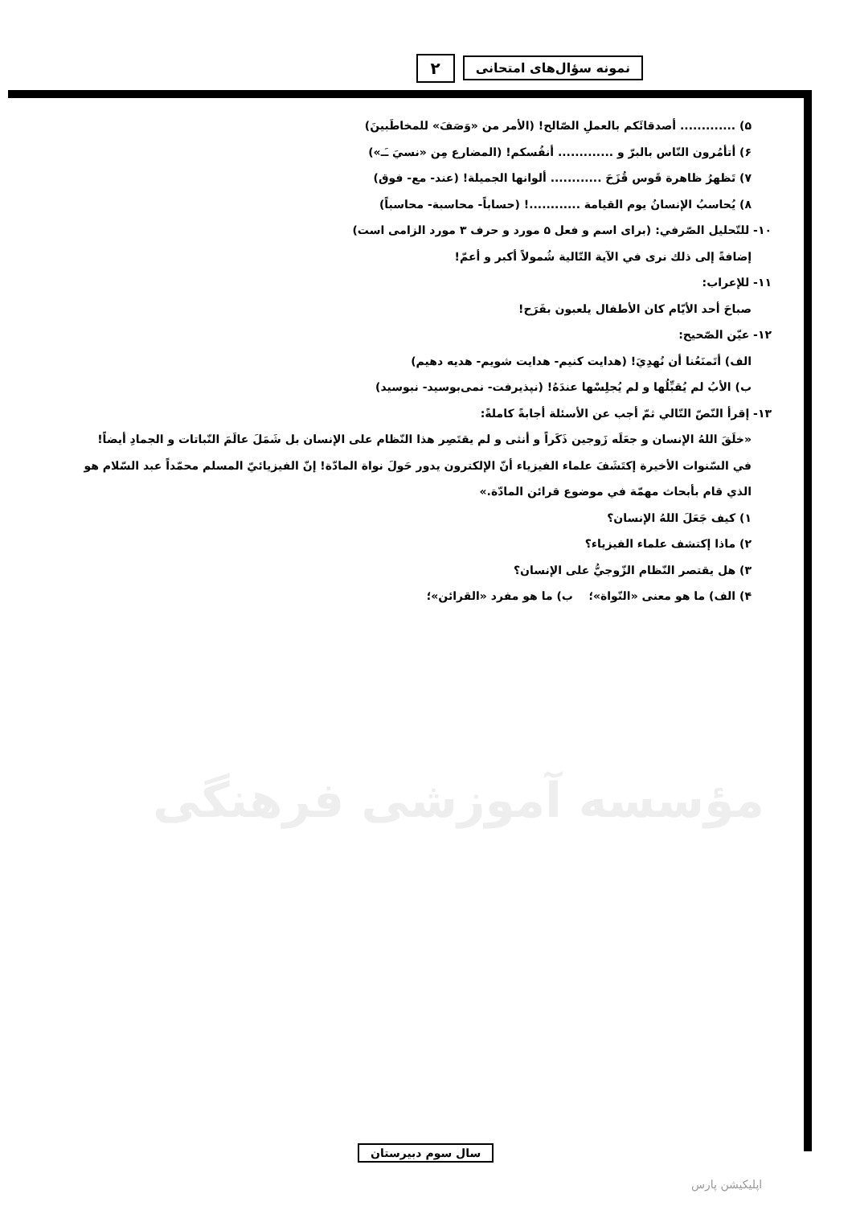نمونه سؤال‌های امتحانی ۲
۵) ............. أصدقائَكم بالعملِ الصّالح! (الأمر من «وَصَفَ» للمخاطَبينَ)
۶) أتأمُرون النّاس بالبرّ و ............. أنفُسكم! (المضارع مِن «نسيَ ـَـ»)
۷) تَظهرُ ظاهرة قَوس قُزَحَ ............ ألوانها الجميلة! (عند- مع- فوق)
۸) يُحاسبُ الإنسانُ يوم القيامة ............! (حساباً- محاسبة- محاسباً)
۱۰- للتّحليل الصّرفي: (برای اسم و فعل ۵ مورد و حرف ۳ مورد الزامی است)
إضافةً إلى ذلك نرى في الآية التّالية شُمولاً أكبر و أعمّ!
۱۱- للإعراب:
صباحَ أحد الأيّام كان الأطفال يلعبون بفَرَح!
۱۲- عيّن الصّحيح:
الف) أتَمنَعُنا أن نُهدِيَ! (هدايت كنيم- هدايت شويم- هديه دهيم)
ب) الأبُ لم يُقبِّلُها و لم يُجلِسْها عندَهُ! (نپذيرفت- نمی‌بوسيد- نبوسيد)
۱۳- إقرأ النّصّ التّالي ثمّ أجب عن الأسئلة أجابةً كاملةً:
«خلَقَ اللهُ الإنسان و جعَلَه زَوجين ذَكَراً و أنثى و لم يقتَصِر هذا النّظام على الإنسان بل شَمَلَ عالَمَ النّباتات و الجمادِ أيضاً! في السّنوات الأخيرة إكتَشَفَ علماء الفيزياء أنّ الإلكترون يدور حَولَ نواة المادّة! إنّ الفيزيائيّ المسلم محمّداً عبد السّلام هو الذي قام بأبحاث مهمّة في موضوع قرائن المادّة.»
۱) كيف جَعَلَ اللهُ الإنسان؟
۲) ماذا إكتشف علماء الفيزياء؟
۳) هل يقتصر النّظام الزّوجيُّ على الإنسان؟
۴) الف) ما هو معنى «النّواة»؛ ب) ما هو مفرد «القرائن»؛
مؤسسه آموزشی فرهنگی
سال سوم دبيرستان
اپلیکیشن پارس